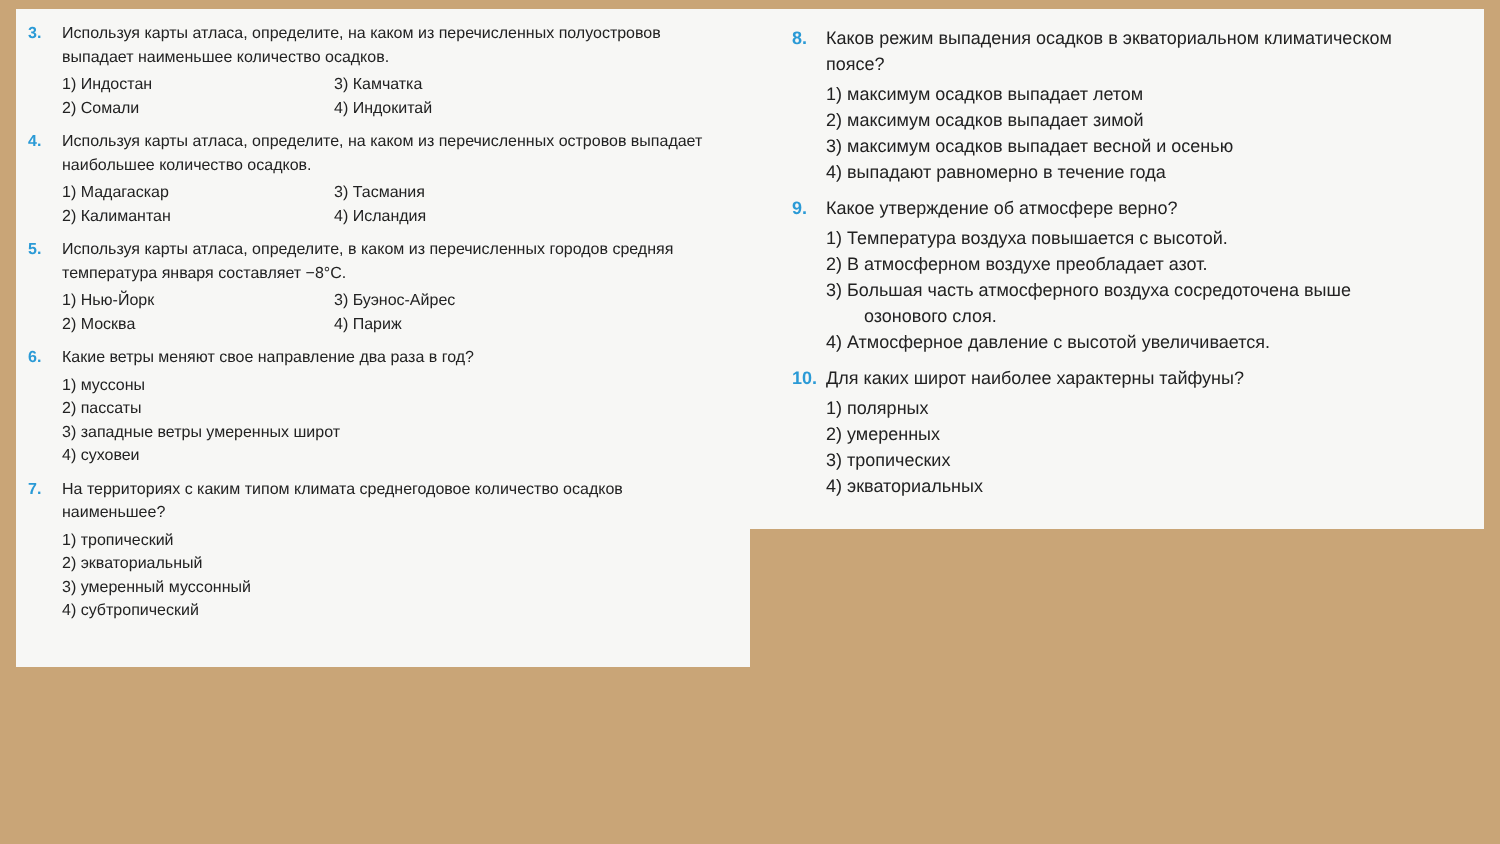3. Используя карты атласа, определите, на каком из перечисленных полуостровов выпадает наименьшее количество осадков.
1) Индостан
3) Камчатка
2) Сомали
4) Индокитай
4. Используя карты атласа, определите, на каком из перечисленных островов выпадает наибольшее количество осадков.
1) Мадагаскар
3) Тасмания
2) Калимантан
4) Исландия
5. Используя карты атласа, определите, в каком из перечисленных городов средняя температура января составляет −8°С.
1) Нью-Йорк
3) Буэнос-Айрес
2) Москва
4) Париж
6. Какие ветры меняют свое направление два раза в год?
1) муссоны
2) пассаты
3) западные ветры умеренных широт
4) суховеи
7. На территориях с каким типом климата среднегодовое количество осадков наименьшее?
1) тропический
2) экваториальный
3) умеренный муссонный
4) субтропический
8. Каков режим выпадения осадков в экваториальном климатическом поясе?
1) максимум осадков выпадает летом
2) максимум осадков выпадает зимой
3) максимум осадков выпадает весной и осенью
4) выпадают равномерно в течение года
9. Какое утверждение об атмосфере верно?
1) Температура воздуха повышается с высотой.
2) В атмосферном воздухе преобладает азот.
3) Большая часть атмосферного воздуха сосредоточена выше
озонового слоя.
4) Атмосферное давление с высотой увеличивается.
10. Для каких широт наиболее характерны тайфуны?
1) полярных
2) умеренных
3) тропических
4) экваториальных